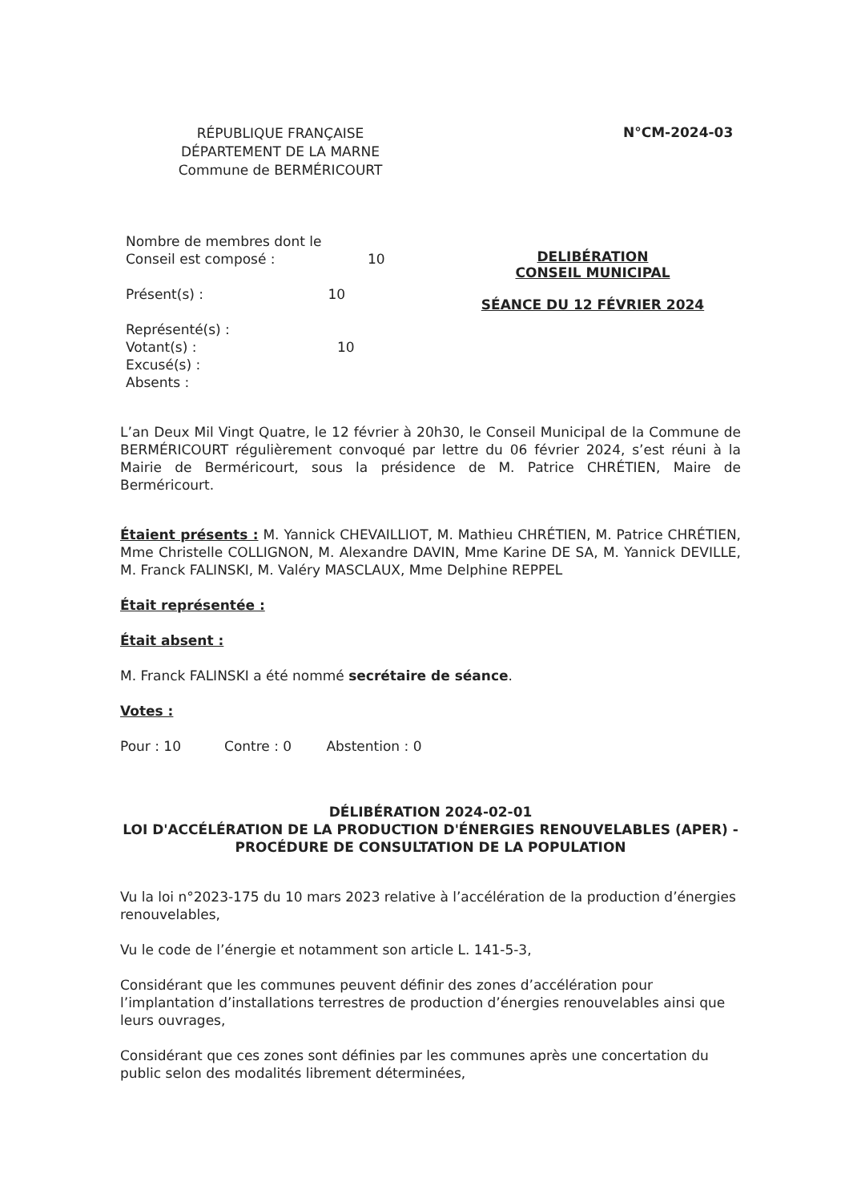RÉPUBLIQUE FRANÇAISE
DÉPARTEMENT DE LA MARNE
Commune de BERMÉRICOURT
N°CM-2024-03
Nombre de membres dont le
Conseil est composé : 10
Présent(s) : 10
Représenté(s) :
Votant(s) : 10
Excusé(s) :
Absents :
DELIBÉRATION
CONSEIL MUNICIPAL
SÉANCE DU 12 FÉVRIER 2024
L’an Deux Mil Vingt Quatre, le 12 février à 20h30, le Conseil Municipal de la Commune de BERMÉRICOURT régulièrement convoqué par lettre du 06 février 2024, s’est réuni à la Mairie de Berméricourt, sous la présidence de M. Patrice CHRÉTIEN, Maire de Berméricourt.
Étaient présents : M. Yannick CHEVAILLIOT, M. Mathieu CHRÉTIEN, M. Patrice CHRÉTIEN, Mme Christelle COLLIGNON, M. Alexandre DAVIN, Mme Karine DE SA, M. Yannick DEVILLE, M. Franck FALINSKI, M. Valéry MASCLAUX, Mme Delphine REPPEL
Était représentée :
Était absent :
M. Franck FALINSKI a été nommé secrétaire de séance.
Votes :
Pour : 10 Contre : 0 Abstention : 0
DÉLIBÉRATION 2024-02-01
LOI D'ACCÉLÉRATION DE LA PRODUCTION D'ÉNERGIES RENOUVELABLES (APER) - PROCÉDURE DE CONSULTATION DE LA POPULATION
Vu la loi n°2023-175 du 10 mars 2023 relative à l’accélération de la production d’énergies renouvelables,
Vu le code de l’énergie et notamment son article L. 141-5-3,
Considérant que les communes peuvent définir des zones d’accélération pour l’implantation d’installations terrestres de production d’énergies renouvelables ainsi que leurs ouvrages,
Considérant que ces zones sont définies par les communes après une concertation du public selon des modalités librement déterminées,